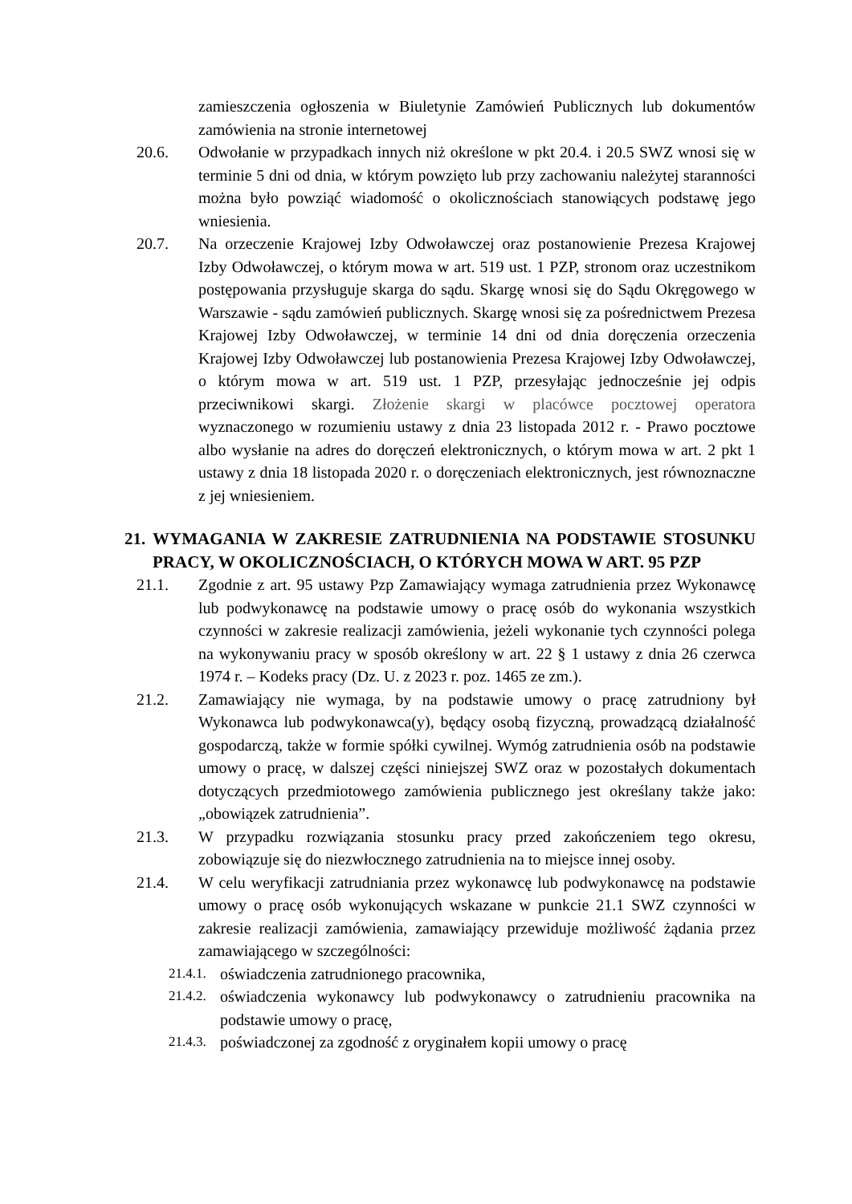zamieszczenia ogłoszenia w Biuletynie Zamówień Publicznych lub dokumentów zamówienia na stronie internetowej
20.6. Odwołanie w przypadkach innych niż określone w pkt 20.4. i 20.5 SWZ wnosi się w terminie 5 dni od dnia, w którym powzięto lub przy zachowaniu należytej staranności można było powziąć wiadomość o okolicznościach stanowiących podstawę jego wniesienia.
20.7. Na orzeczenie Krajowej Izby Odwoławczej oraz postanowienie Prezesa Krajowej Izby Odwoławczej, o którym mowa w art. 519 ust. 1 PZP, stronom oraz uczestnikom postępowania przysługuje skarga do sądu. Skargę wnosi się do Sądu Okręgowego w Warszawie - sądu zamówień publicznych. Skargę wnosi się za pośrednictwem Prezesa Krajowej Izby Odwoławczej, w terminie 14 dni od dnia doręczenia orzeczenia Krajowej Izby Odwoławczej lub postanowienia Prezesa Krajowej Izby Odwoławczej, o którym mowa w art. 519 ust. 1 PZP, przesyłając jednocześnie jej odpis przeciwnikowi skargi. Złożenie skargi w placówce pocztowej operatora wyznaczonego w rozumieniu ustawy z dnia 23 listopada 2012 r. - Prawo pocztowe albo wysłanie na adres do doręczeń elektronicznych, o którym mowa w art. 2 pkt 1 ustawy z dnia 18 listopada 2020 r. o doręczeniach elektronicznych, jest równoznaczne z jej wniesieniem.
21.
WYMAGANIA W ZAKRESIE ZATRUDNIENIA NA PODSTAWIE STOSUNKU PRACY, W OKOLICZNOŚCIACH, O KTÓRYCH MOWA W ART. 95 PZP
21.1. Zgodnie z art. 95 ustawy Pzp Zamawiający wymaga zatrudnienia przez Wykonawcę lub podwykonawcę na podstawie umowy o pracę osób do wykonania wszystkich czynności w zakresie realizacji zamówienia, jeżeli wykonanie tych czynności polega na wykonywaniu pracy w sposób określony w art. 22 § 1 ustawy z dnia 26 czerwca 1974 r. – Kodeks pracy (Dz. U. z 2023 r. poz. 1465 ze zm.).
21.2. Zamawiający nie wymaga, by na podstawie umowy o pracę zatrudniony był Wykonawca lub podwykonawca(y), będący osobą fizyczną, prowadzącą działalność gospodarczą, także w formie spółki cywilnej. Wymóg zatrudnienia osób na podstawie umowy o pracę, w dalszej części niniejszej SWZ oraz w pozostałych dokumentach dotyczących przedmiotowego zamówienia publicznego jest określany także jako: „obowiązek zatrudnienia”.
21.3. W przypadku rozwiązania stosunku pracy przed zakończeniem tego okresu, zobowiązuje się do niezwłocznego zatrudnienia na to miejsce innej osoby.
21.4. W celu weryfikacji zatrudniania przez wykonawcę lub podwykonawcę na podstawie umowy o pracę osób wykonujących wskazane w punkcie 21.1 SWZ czynności w zakresie realizacji zamówienia, zamawiający przewiduje możliwość żądania przez zamawiającego w szczególności:
21.4.1.
oświadczenia zatrudnionego pracownika,
21.4.2.
oświadczenia wykonawcy lub podwykonawcy o zatrudnieniu pracownika na podstawie umowy o pracę,
21.4.3.
poświadczonej za zgodność z oryginałem kopii umowy o pracę